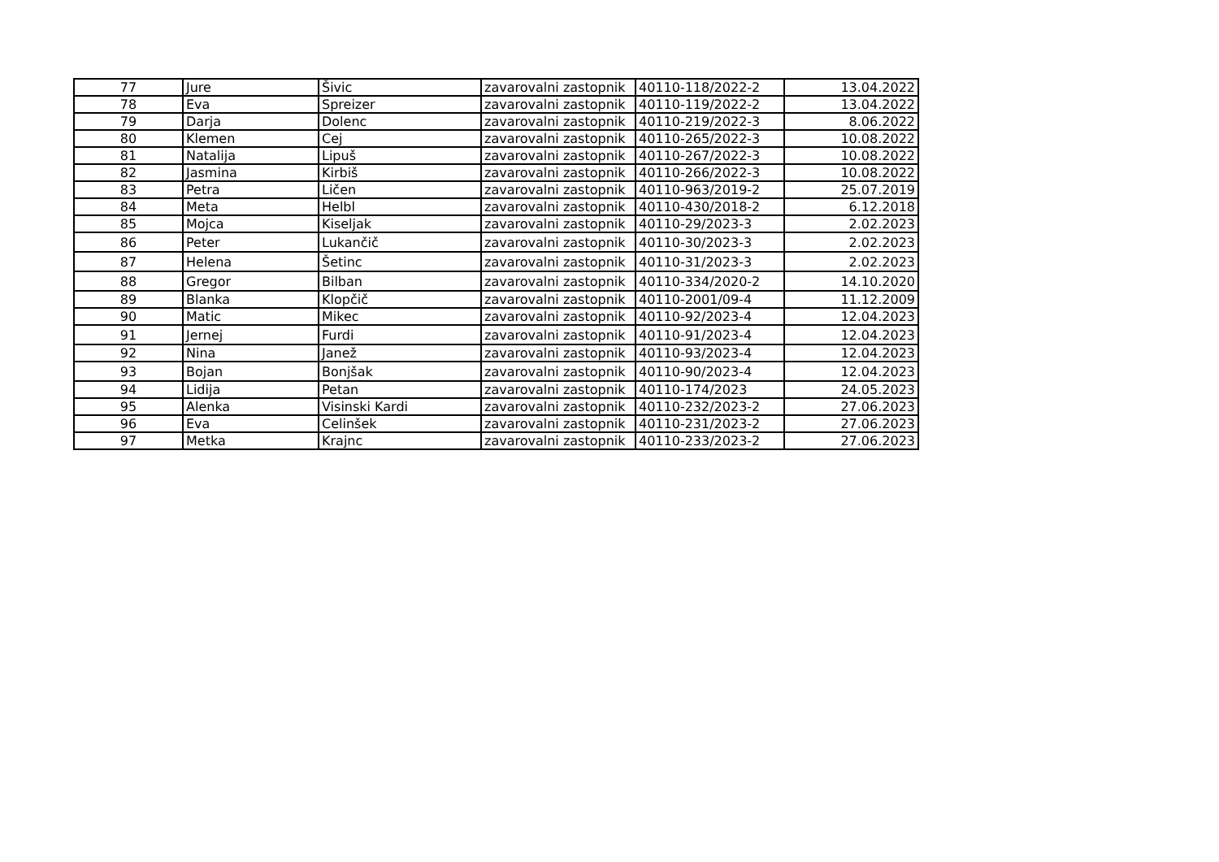| 77 | Jure | Šivic | zavarovalni zastopnik | 40110-118/2022-2 | 13.04.2022 |
| 78 | Eva | Spreizer | zavarovalni zastopnik | 40110-119/2022-2 | 13.04.2022 |
| 79 | Darja | Dolenc | zavarovalni zastopnik | 40110-219/2022-3 | 8.06.2022 |
| 80 | Klemen | Cej | zavarovalni zastopnik | 40110-265/2022-3 | 10.08.2022 |
| 81 | Natalija | Lipuš | zavarovalni zastopnik | 40110-267/2022-3 | 10.08.2022 |
| 82 | Jasmina | Kirbiš | zavarovalni zastopnik | 40110-266/2022-3 | 10.08.2022 |
| 83 | Petra | Ličen | zavarovalni zastopnik | 40110-963/2019-2 | 25.07.2019 |
| 84 | Meta | Helbl | zavarovalni zastopnik | 40110-430/2018-2 | 6.12.2018 |
| 85 | Mojca | Kiseljak | zavarovalni zastopnik | 40110-29/2023-3 | 2.02.2023 |
| 86 | Peter | Lukančič | zavarovalni zastopnik | 40110-30/2023-3 | 2.02.2023 |
| 87 | Helena | Šetinc | zavarovalni zastopnik | 40110-31/2023-3 | 2.02.2023 |
| 88 | Gregor | Bilban | zavarovalni zastopnik | 40110-334/2020-2 | 14.10.2020 |
| 89 | Blanka | Klopčič | zavarovalni zastopnik | 40110-2001/09-4 | 11.12.2009 |
| 90 | Matic | Mikec | zavarovalni zastopnik | 40110-92/2023-4 | 12.04.2023 |
| 91 | Jernej | Furdi | zavarovalni zastopnik | 40110-91/2023-4 | 12.04.2023 |
| 92 | Nina | Janež | zavarovalni zastopnik | 40110-93/2023-4 | 12.04.2023 |
| 93 | Bojan | Bonjšak | zavarovalni zastopnik | 40110-90/2023-4 | 12.04.2023 |
| 94 | Lidija | Petan | zavarovalni zastopnik | 40110-174/2023 | 24.05.2023 |
| 95 | Alenka | Visinski Kardi | zavarovalni zastopnik | 40110-232/2023-2 | 27.06.2023 |
| 96 | Eva | Celinšek | zavarovalni zastopnik | 40110-231/2023-2 | 27.06.2023 |
| 97 | Metka | Krajnc | zavarovalni zastopnik | 40110-233/2023-2 | 27.06.2023 |